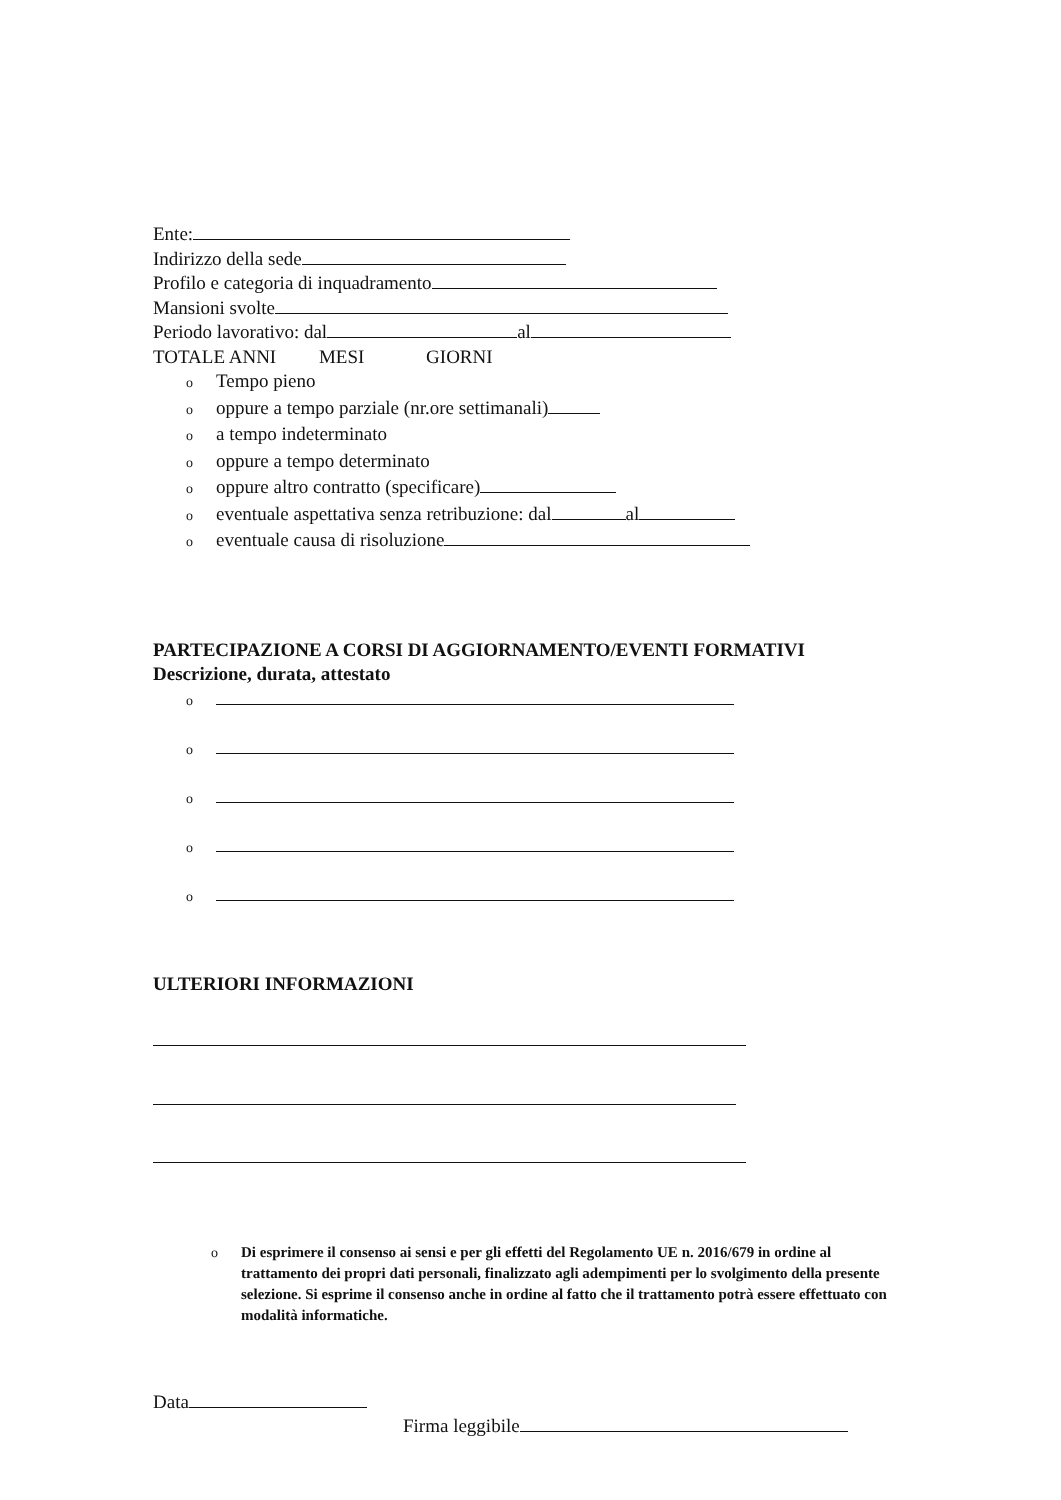Ente:
Indirizzo della sede
Profilo e categoria di inquadramento
Mansioni svolte
Periodo lavorativo: dal al
TOTALE ANNI MESI GIORNI
o Tempo pieno
ooppure a tempo parziale (nr.ore settimanali)
oa tempo indeterminato
ooppure a tempo determinato
ooppure altro contratto (specificare)
oeventuale aspettativa senza retribuzione: dal al
oeventuale causa di risoluzione
PARTECIPAZIONE A CORSI DI AGGIORNAMENTO/EVENTI FORMATIVI
Descrizione, durata, attestato
o
o
o
o
o
ULTERIORI INFORMAZIONI
o Di esprimere il consenso ai sensi e per gli effetti del Regolamento UE n. 2016/679 in ordine al trattamento dei propri dati personali, finalizzato agli adempimenti per lo svolgimento della presente selezione. Si esprime il consenso anche in ordine al fatto che il trattamento potrà essere effettuato con modalità informatiche.
Data
Firma leggibile